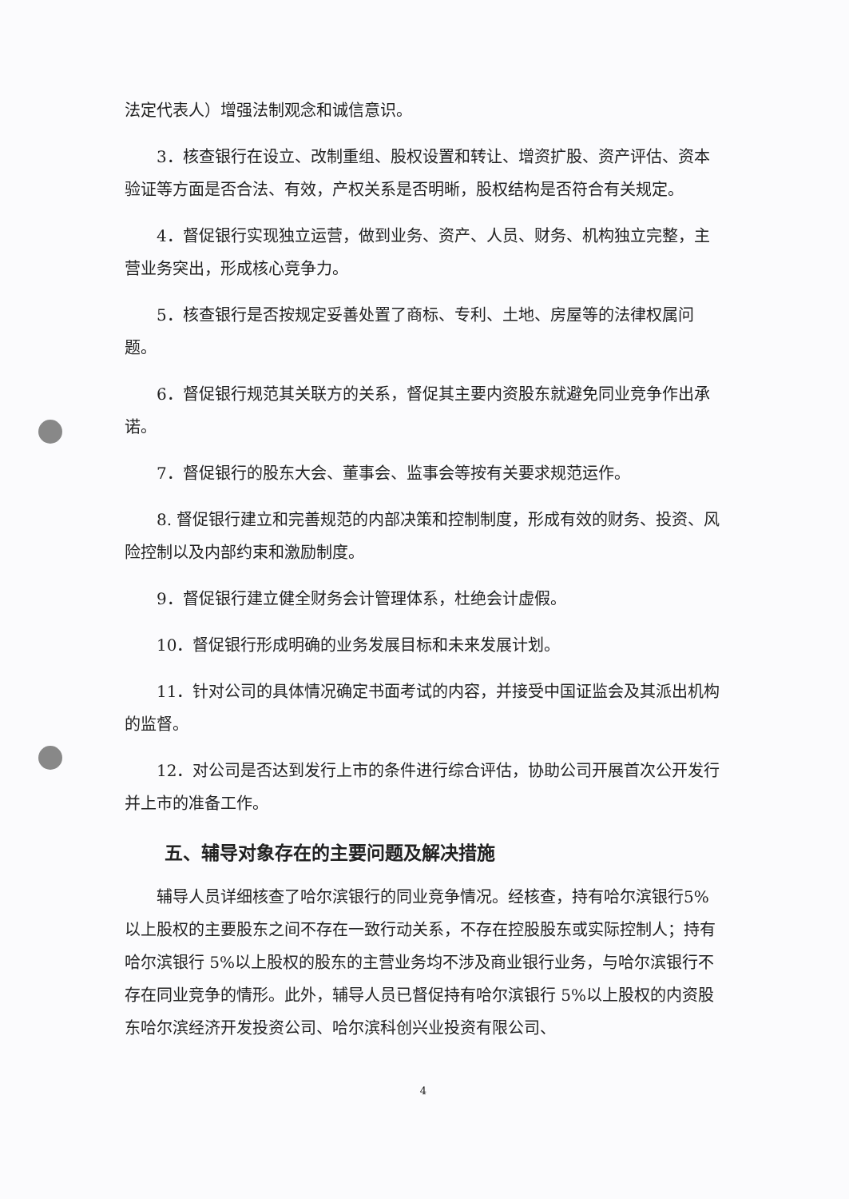法定代表人）增强法制观念和诚信意识。
3．核查银行在设立、改制重组、股权设置和转让、增资扩股、资产评估、资本验证等方面是否合法、有效，产权关系是否明晰，股权结构是否符合有关规定。
4．督促银行实现独立运营，做到业务、资产、人员、财务、机构独立完整，主营业务突出，形成核心竞争力。
5．核查银行是否按规定妥善处置了商标、专利、土地、房屋等的法律权属问题。
6．督促银行规范其关联方的关系，督促其主要内资股东就避免同业竞争作出承诺。
7．督促银行的股东大会、董事会、监事会等按有关要求规范运作。
8. 督促银行建立和完善规范的内部决策和控制制度，形成有效的财务、投资、风险控制以及内部约束和激励制度。
9．督促银行建立健全财务会计管理体系，杜绝会计虚假。
10．督促银行形成明确的业务发展目标和未来发展计划。
11．针对公司的具体情况确定书面考试的内容，并接受中国证监会及其派出机构的监督。
12．对公司是否达到发行上市的条件进行综合评估，协助公司开展首次公开发行并上市的准备工作。
五、辅导对象存在的主要问题及解决措施
辅导人员详细核查了哈尔滨银行的同业竞争情况。经核查，持有哈尔滨银行5%以上股权的主要股东之间不存在一致行动关系，不存在控股股东或实际控制人；持有哈尔滨银行 5%以上股权的股东的主营业务均不涉及商业银行业务，与哈尔滨银行不存在同业竞争的情形。此外，辅导人员已督促持有哈尔滨银行 5%以上股权的内资股东哈尔滨经济开发投资公司、哈尔滨科创兴业投资有限公司、
4